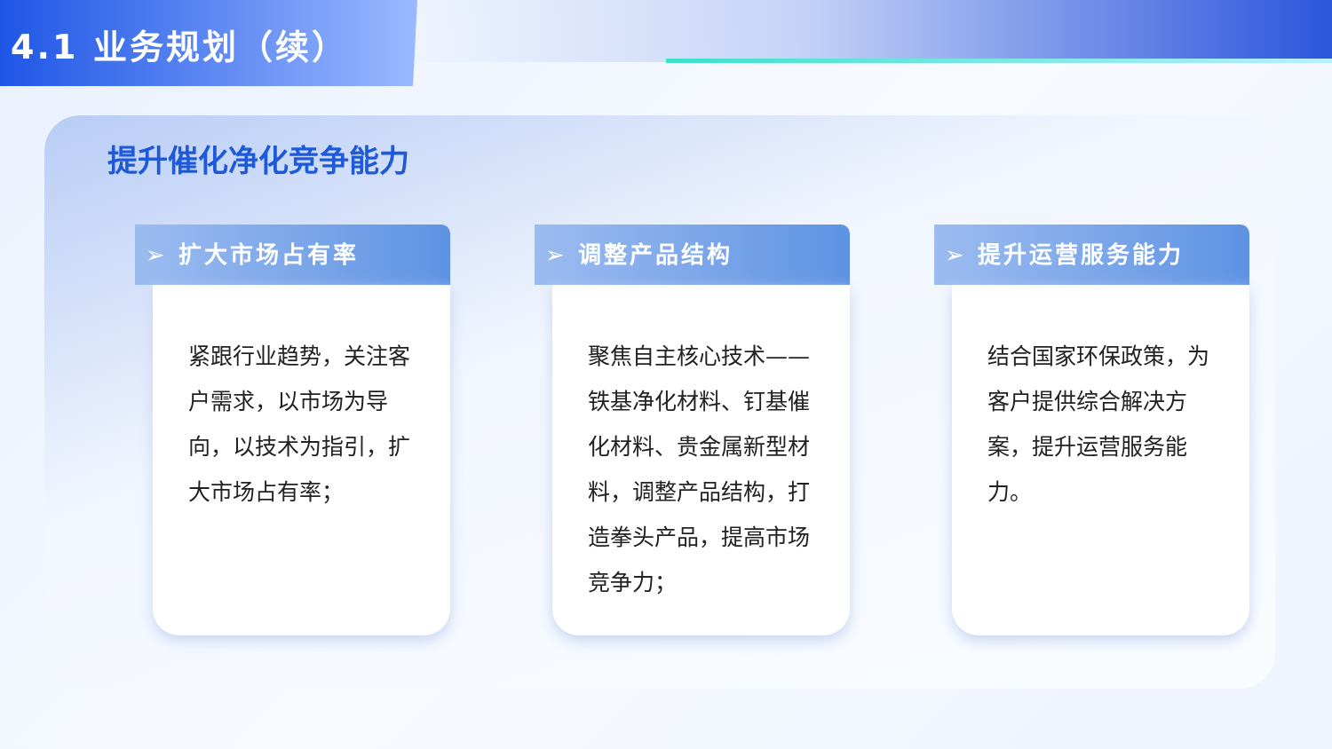4.1 业务规划（续）
提升催化净化竞争能力
➢ 扩大市场占有率
紧跟行业趋势，关注客户需求，以市场为导向，以技术为指引，扩大市场占有率；
➢ 调整产品结构
聚焦自主核心技术——铁基净化材料、钉基催化材料、贵金属新型材料，调整产品结构，打造拳头产品，提高市场竞争力；
➢ 提升运营服务能力
结合国家环保政策，为客户提供综合解决方案，提升运营服务能力。